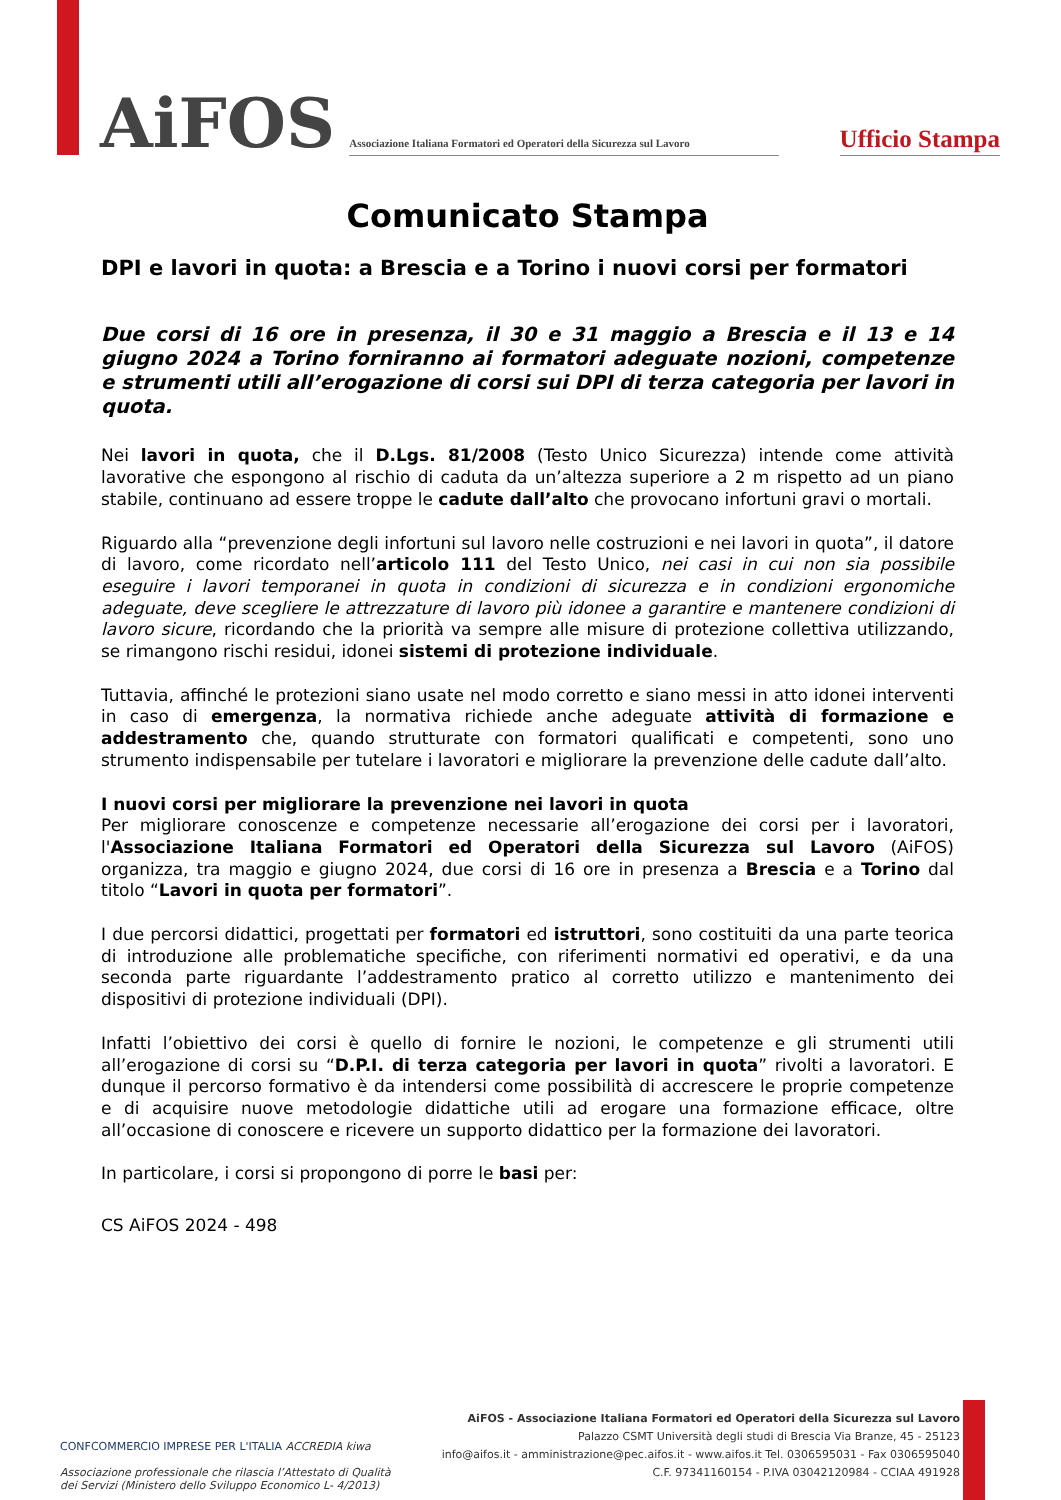AiFOS
Associazione Italiana Formatori ed Operatori della Sicurezza sul Lavoro
Ufficio Stampa
Comunicato Stampa
DPI e lavori in quota: a Brescia e a Torino i nuovi corsi per formatori
Due corsi di 16 ore in presenza, il 30 e 31 maggio a Brescia e il 13 e 14 giugno 2024 a Torino forniranno ai formatori adeguate nozioni, competenze e strumenti utili all’erogazione di corsi sui DPI di terza categoria per lavori in quota.
Nei lavori in quota, che il D.Lgs. 81/2008 (Testo Unico Sicurezza) intende come attività lavorative che espongono al rischio di caduta da un’altezza superiore a 2 m rispetto ad un piano stabile, continuano ad essere troppe le cadute dall’alto che provocano infortuni gravi o mortali.
Riguardo alla “prevenzione degli infortuni sul lavoro nelle costruzioni e nei lavori in quota”, il datore di lavoro, come ricordato nell’articolo 111 del Testo Unico, nei casi in cui non sia possibile eseguire i lavori temporanei in quota in condizioni di sicurezza e in condizioni ergonomiche adeguate, deve scegliere le attrezzature di lavoro più idonee a garantire e mantenere condizioni di lavoro sicure, ricordando che la priorità va sempre alle misure di protezione collettiva utilizzando, se rimangono rischi residui, idonei sistemi di protezione individuale.
Tuttavia, affinché le protezioni siano usate nel modo corretto e siano messi in atto idonei interventi in caso di emergenza, la normativa richiede anche adeguate attività di formazione e addestramento che, quando strutturate con formatori qualificati e competenti, sono uno strumento indispensabile per tutelare i lavoratori e migliorare la prevenzione delle cadute dall’alto.
I nuovi corsi per migliorare la prevenzione nei lavori in quota
Per migliorare conoscenze e competenze necessarie all’erogazione dei corsi per i lavoratori, l'Associazione Italiana Formatori ed Operatori della Sicurezza sul Lavoro (AiFOS) organizza, tra maggio e giugno 2024, due corsi di 16 ore in presenza a Brescia e a Torino dal titolo “Lavori in quota per formatori”.
I due percorsi didattici, progettati per formatori ed istruttori, sono costituiti da una parte teorica di introduzione alle problematiche specifiche, con riferimenti normativi ed operativi, e da una seconda parte riguardante l’addestramento pratico al corretto utilizzo e mantenimento dei dispositivi di protezione individuali (DPI).
Infatti l’obiettivo dei corsi è quello di fornire le nozioni, le competenze e gli strumenti utili all’erogazione di corsi su “D.P.I. di terza categoria per lavori in quota” rivolti a lavoratori. E dunque il percorso formativo è da intendersi come possibilità di accrescere le proprie competenze e di acquisire nuove metodologie didattiche utili ad erogare una formazione efficace, oltre all’occasione di conoscere e ricevere un supporto didattico per la formazione dei lavoratori.
In particolare, i corsi si propongono di porre le basi per:
CS AiFOS 2024 - 498
CONFCOMMERCIO IMPRESE PER L'ITALIA ACCREDIA kiwa
Associazione professionale che rilascia l’Attestato di Qualità
dei Servizi (Ministero dello Sviluppo Economico L- 4/2013)
AiFOS - Associazione Italiana Formatori ed Operatori della Sicurezza sul Lavoro
Palazzo CSMT Università degli studi di Brescia Via Branze, 45 - 25123
info@aifos.it - amministrazione@pec.aifos.it - www.aifos.it Tel. 0306595031 - Fax 0306595040
C.F. 97341160154 - P.IVA 03042120984 - CCIAA 491928